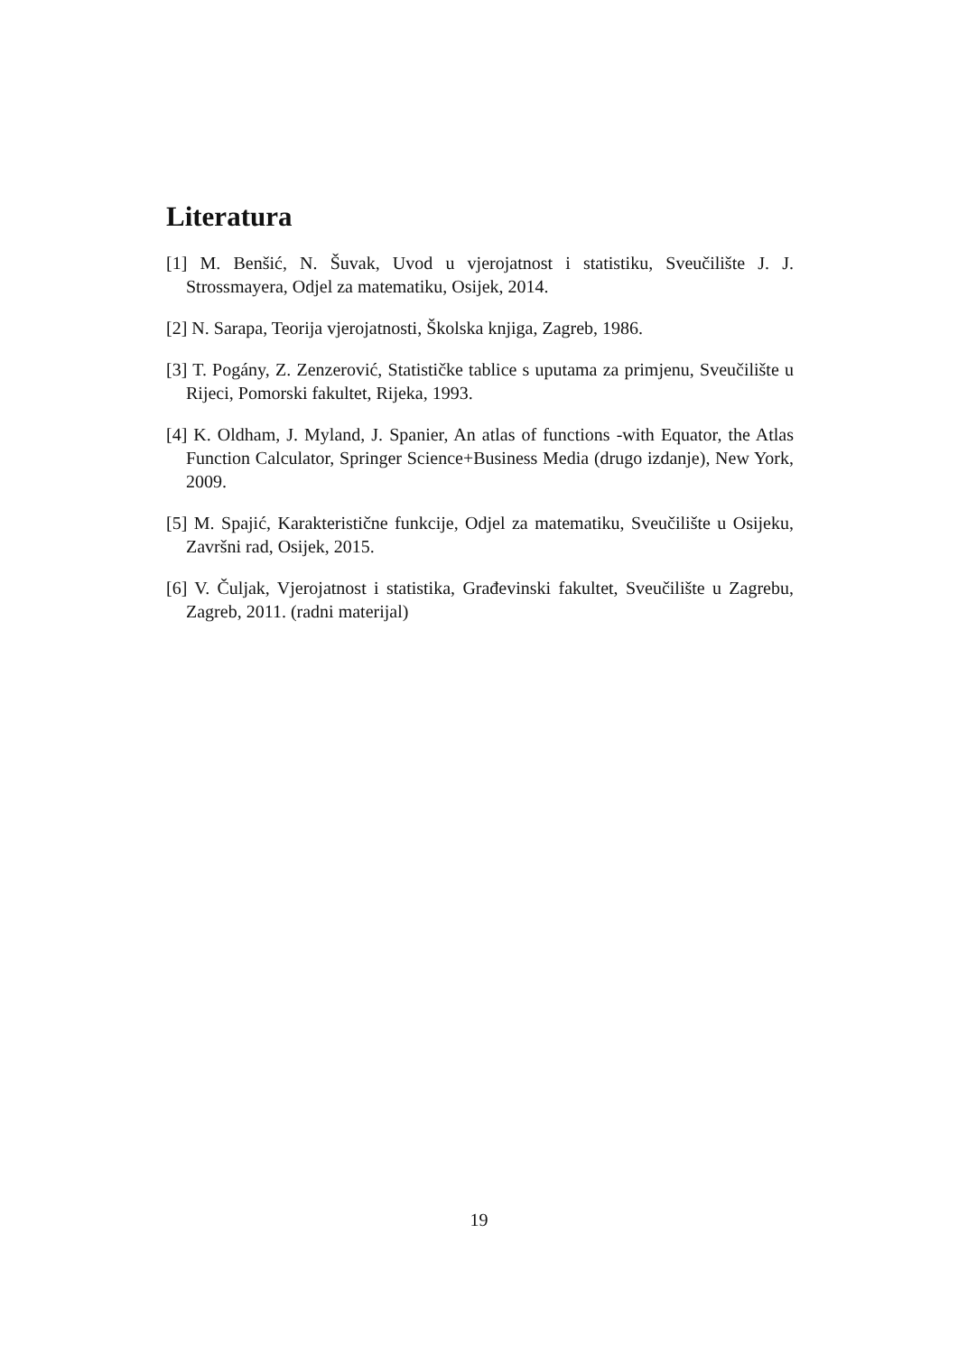Literatura
[1] M. Benšić, N. Šuvak, Uvod u vjerojatnost i statistiku, Sveučilište J. J. Strossmayera, Odjel za matematiku, Osijek, 2014.
[2] N. Sarapa, Teorija vjerojatnosti, Školska knjiga, Zagreb, 1986.
[3] T. Pogány, Z. Zenzerović, Statističke tablice s uputama za primjenu, Sveučilište u Rijeci, Pomorski fakultet, Rijeka, 1993.
[4] K. Oldham, J. Myland, J. Spanier, An atlas of functions -with Equator, the Atlas Function Calculator, Springer Science+Business Media (drugo izdanje), New York, 2009.
[5] M. Spajić, Karakteristične funkcije, Odjel za matematiku, Sveučilište u Osijeku, Završni rad, Osijek, 2015.
[6] V. Čuljak, Vjerojatnost i statistika, Građevinski fakultet, Sveučilište u Zagrebu, Zagreb, 2011. (radni materijal)
19